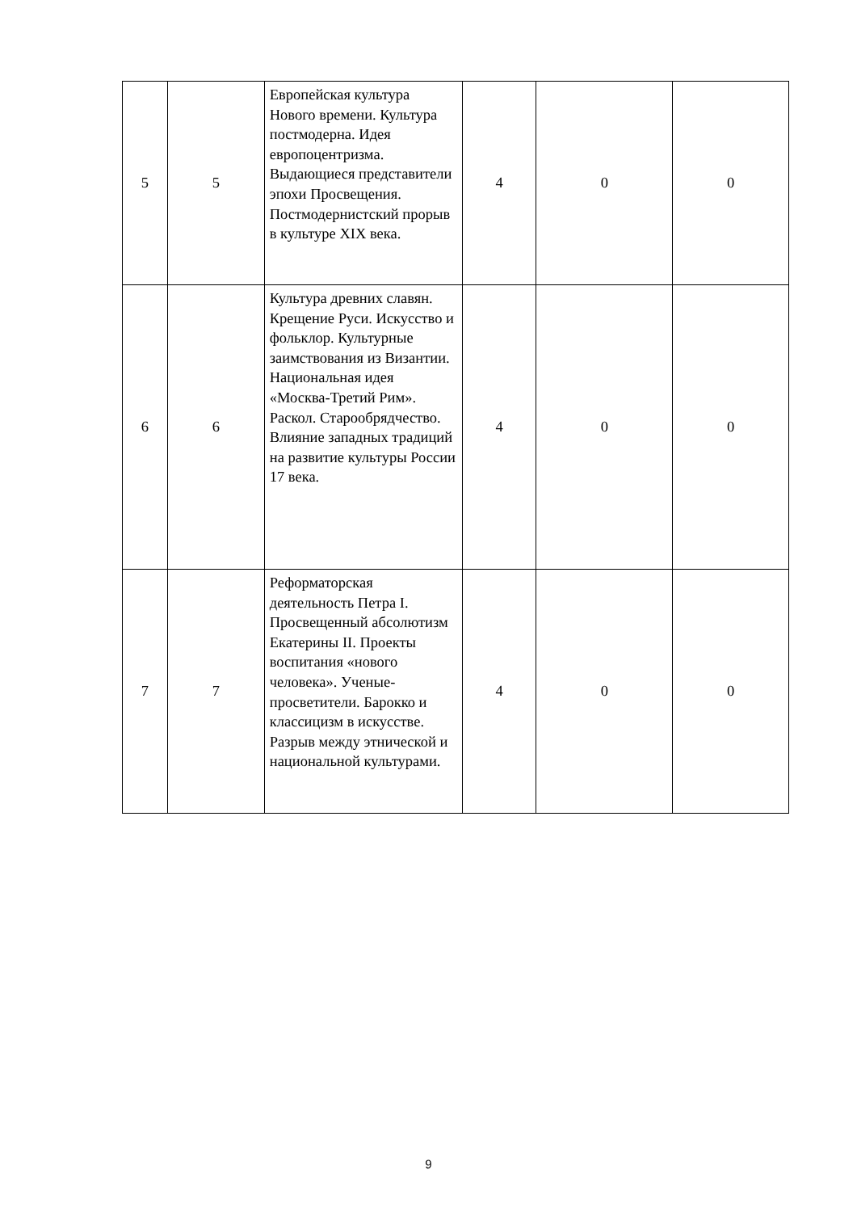| 5 | 5 | Европейская культура Нового времени. Культура постмодерна. Идея европоцентризма. Выдающиеся представители эпохи Просвещения. Постмодернистский прорыв в культуре XIX века. | 4 | 0 | 0 |
| 6 | 6 | Культура древних славян. Крещение Руси. Искусство и фольклор. Культурные заимствования из Византии. Национальная идея «Москва-Третий Рим». Раскол. Старообрядчество. Влияние западных традиций на развитие культуры России 17 века. | 4 | 0 | 0 |
| 7 | 7 | Реформаторская деятельность Петра I. Просвещенный абсолютизм Екатерины II. Проекты воспитания «нового человека». Ученые-просветители. Барокко и классицизм в искусстве. Разрыв между этнической и национальной культурами. | 4 | 0 | 0 |
9